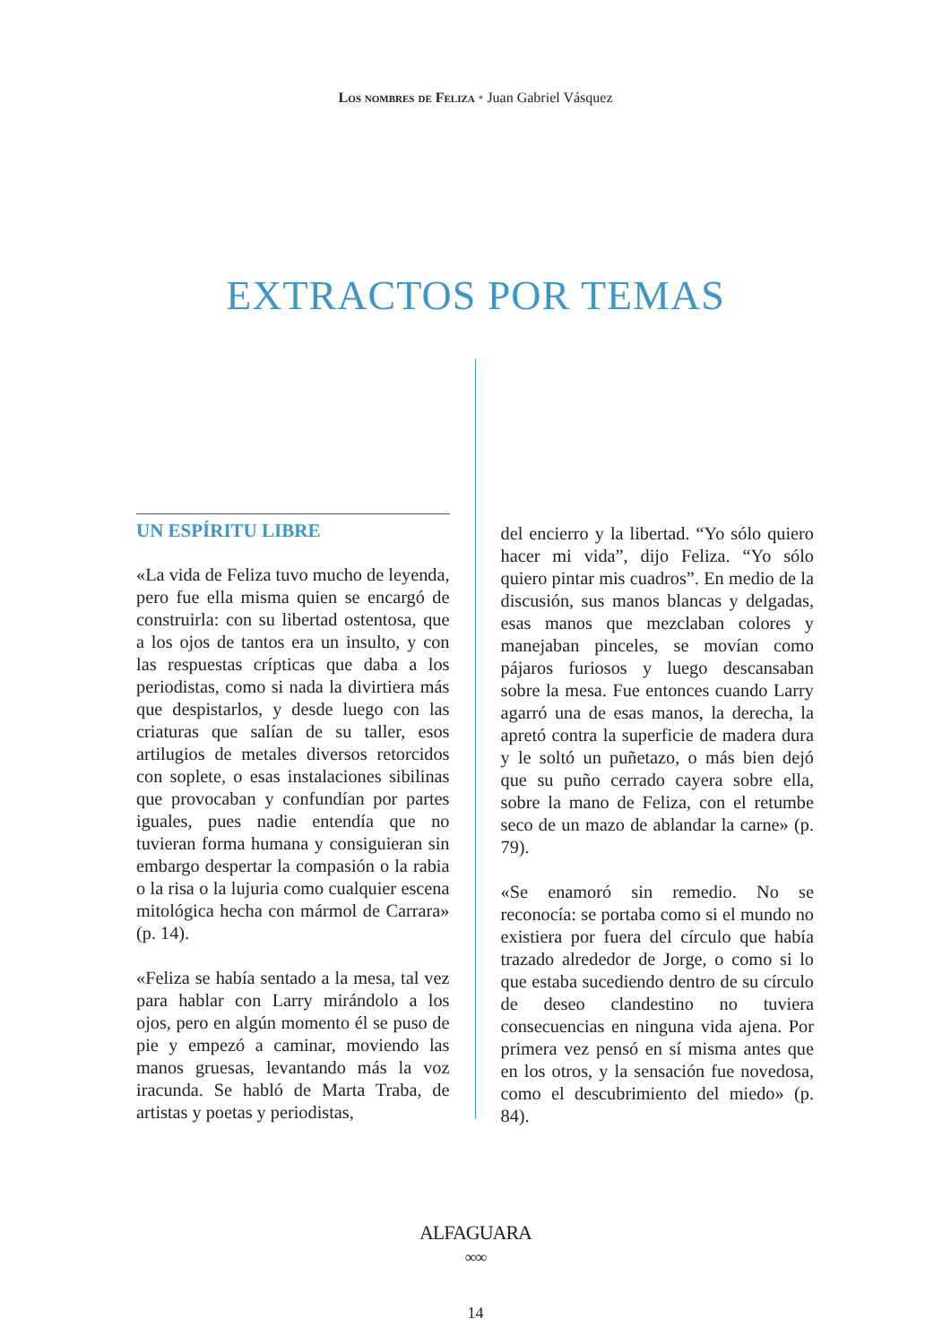Los nombres de Feliza • Juan Gabriel Vásquez
EXTRACTOS POR TEMAS
UN ESPÍRITU LIBRE
«La vida de Feliza tuvo mucho de leyenda, pero fue ella misma quien se encargó de construirla: con su libertad ostentosa, que a los ojos de tantos era un insulto, y con las respuestas crípticas que daba a los periodistas, como si nada la divirtiera más que despistarlos, y desde luego con las criaturas que salían de su taller, esos artilugios de metales diversos retorcidos con soplete, o esas instalaciones sibilinas que provocaban y confundían por partes iguales, pues nadie entendía que no tuvieran forma humana y consiguieran sin embargo despertar la compasión o la rabia o la risa o la lujuria como cualquier escena mitológica hecha con mármol de Carrara» (p. 14).
«Feliza se había sentado a la mesa, tal vez para hablar con Larry mirándolo a los ojos, pero en algún momento él se puso de pie y empezó a caminar, moviendo las manos gruesas, levantando más la voz iracunda. Se habló de Marta Traba, de artistas y poetas y periodistas,
del encierro y la libertad. “Yo sólo quiero hacer mi vida”, dijo Feliza. “Yo sólo quiero pintar mis cuadros”. En medio de la discusión, sus manos blancas y delgadas, esas manos que mezclaban colores y manejaban pinceles, se movían como pájaros furiosos y luego descansaban sobre la mesa. Fue entonces cuando Larry agarró una de esas manos, la derecha, la apretó contra la superficie de madera dura y le soltó un puñetazo, o más bien dejó que su puño cerrado cayera sobre ella, sobre la mano de Feliza, con el retumbe seco de un mazo de ablandar la carne» (p. 79).
«Se enamoró sin remedio. No se reconocía: se portaba como si el mundo no existiera por fuera del círculo que había trazado alrededor de Jorge, o como si lo que estaba sucediendo dentro de su círculo de deseo clandestino no tuviera consecuencias en ninguna vida ajena. Por primera vez pensó en sí misma antes que en los otros, y la sensación fue novedosa, como el descubrimiento del miedo» (p. 84).
ALFAGUARA
∞∞
14